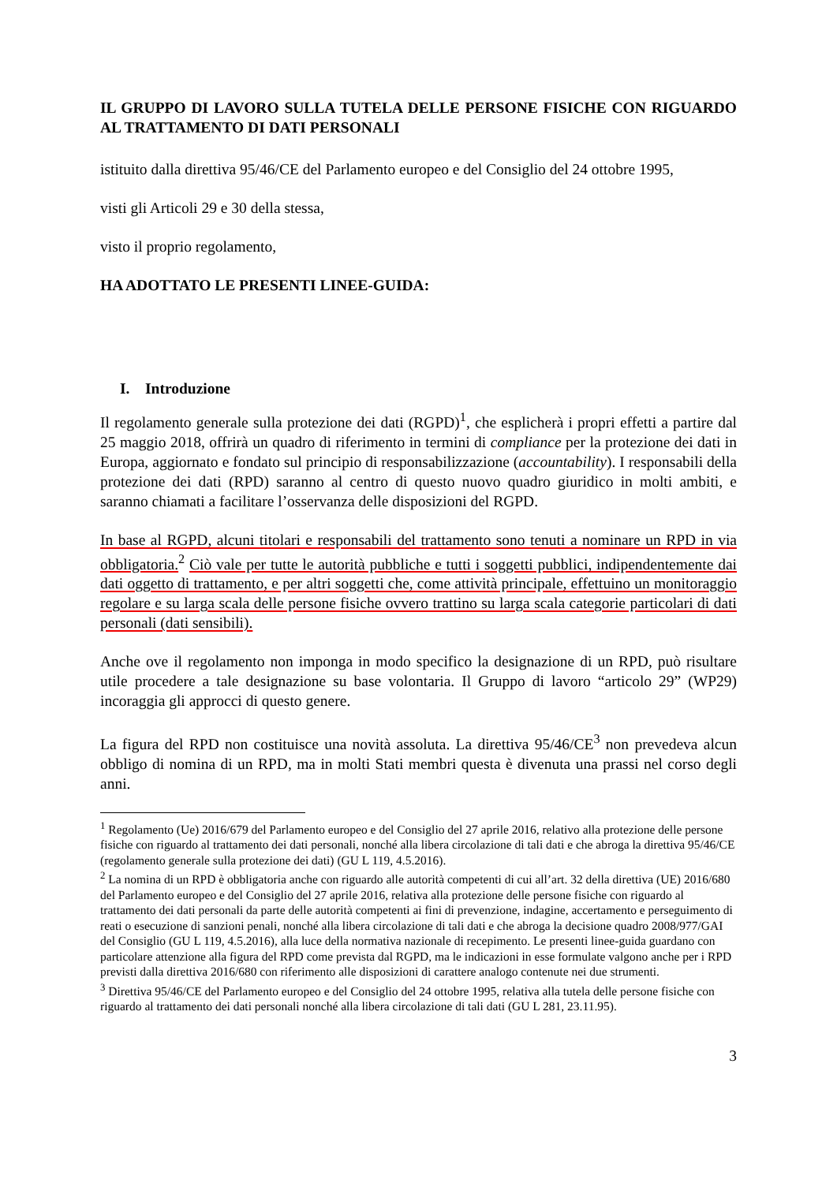IL GRUPPO DI LAVORO SULLA TUTELA DELLE PERSONE FISICHE CON RIGUARDO AL TRATTAMENTO DI DATI PERSONALI
istituito dalla direttiva 95/46/CE del Parlamento europeo e del Consiglio del 24 ottobre 1995,
visti gli Articoli 29 e 30 della stessa,
visto il proprio regolamento,
HA ADOTTATO LE PRESENTI LINEE-GUIDA:
I. Introduzione
Il regolamento generale sulla protezione dei dati (RGPD)<sup>1</sup>, che esplicherà i propri effetti a partire dal 25 maggio 2018, offrirà un quadro di riferimento in termini di compliance per la protezione dei dati in Europa, aggiornato e fondato sul principio di responsabilizzazione (accountability). I responsabili della protezione dei dati (RPD) saranno al centro di questo nuovo quadro giuridico in molti ambiti, e saranno chiamati a facilitare l’osservanza delle disposizioni del RGPD.
In base al RGPD, alcuni titolari e responsabili del trattamento sono tenuti a nominare un RPD in via obbligatoria.<sup>2</sup> Ciò vale per tutte le autorità pubbliche e tutti i soggetti pubblici, indipendentemente dai dati oggetto di trattamento, e per altri soggetti che, come attività principale, effettuino un monitoraggio regolare e su larga scala delle persone fisiche ovvero trattino su larga scala categorie particolari di dati personali (dati sensibili).
Anche ove il regolamento non imponga in modo specifico la designazione di un RPD, può risultare utile procedere a tale designazione su base volontaria. Il Gruppo di lavoro “articolo 29” (WP29) incoraggia gli approcci di questo genere.
La figura del RPD non costituisce una novità assoluta. La direttiva 95/46/CE<sup>3</sup> non prevedeva alcun obbligo di nomina di un RPD, ma in molti Stati membri questa è divenuta una prassi nel corso degli anni.
<sup>1</sup> Regolamento (Ue) 2016/679 del Parlamento europeo e del Consiglio del 27 aprile 2016, relativo alla protezione delle persone fisiche con riguardo al trattamento dei dati personali, nonché alla libera circolazione di tali dati e che abroga la direttiva 95/46/CE (regolamento generale sulla protezione dei dati) (GU L 119, 4.5.2016).
<sup>2</sup> La nomina di un RPD è obbligatoria anche con riguardo alle autorità competenti di cui all’art. 32 della direttiva (UE) 2016/680 del Parlamento europeo e del Consiglio del 27 aprile 2016, relativa alla protezione delle persone fisiche con riguardo al trattamento dei dati personali da parte delle autorità competenti ai fini di prevenzione, indagine, accertamento e perseguimento di reati o esecuzione di sanzioni penali, nonché alla libera circolazione di tali dati e che abroga la decisione quadro 2008/977/GAI del Consiglio (GU L 119, 4.5.2016), alla luce della normativa nazionale di recepimento. Le presenti linee-guida guardano con particolare attenzione alla figura del RPD come prevista dal RGPD, ma le indicazioni in esse formulate valgono anche per i RPD previsti dalla direttiva 2016/680 con riferimento alle disposizioni di carattere analogo contenute nei due strumenti.
<sup>3</sup> Direttiva 95/46/CE del Parlamento europeo e del Consiglio del 24 ottobre 1995, relativa alla tutela delle persone fisiche con riguardo al trattamento dei dati personali nonché alla libera circolazione di tali dati (GU L 281, 23.11.95).
3